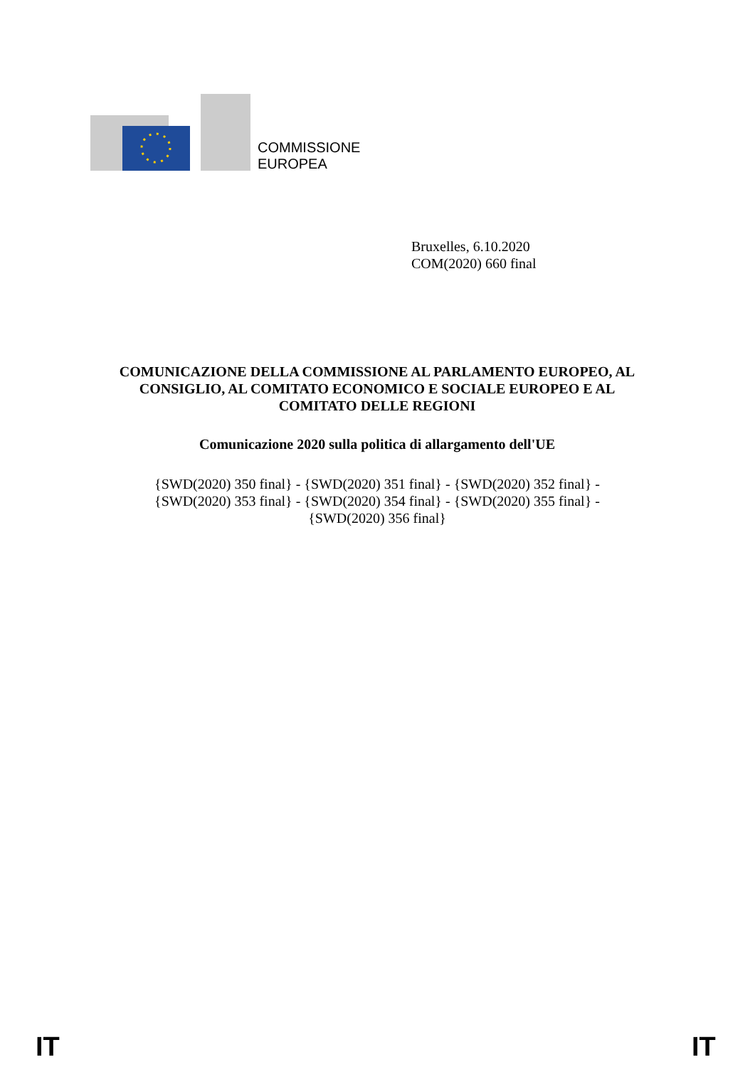COMMISSIONE
EUROPEA
Bruxelles, 6.10.2020
COM(2020) 660 final
COMUNICAZIONE DELLA COMMISSIONE AL PARLAMENTO EUROPEO, AL CONSIGLIO, AL COMITATO ECONOMICO E SOCIALE EUROPEO E AL COMITATO DELLE REGIONI
Comunicazione 2020 sulla politica di allargamento dell'UE
{SWD(2020) 350 final} - {SWD(2020) 351 final} - {SWD(2020) 352 final} -
{SWD(2020) 353 final} - {SWD(2020) 354 final} - {SWD(2020) 355 final} -
{SWD(2020) 356 final}
IT IT